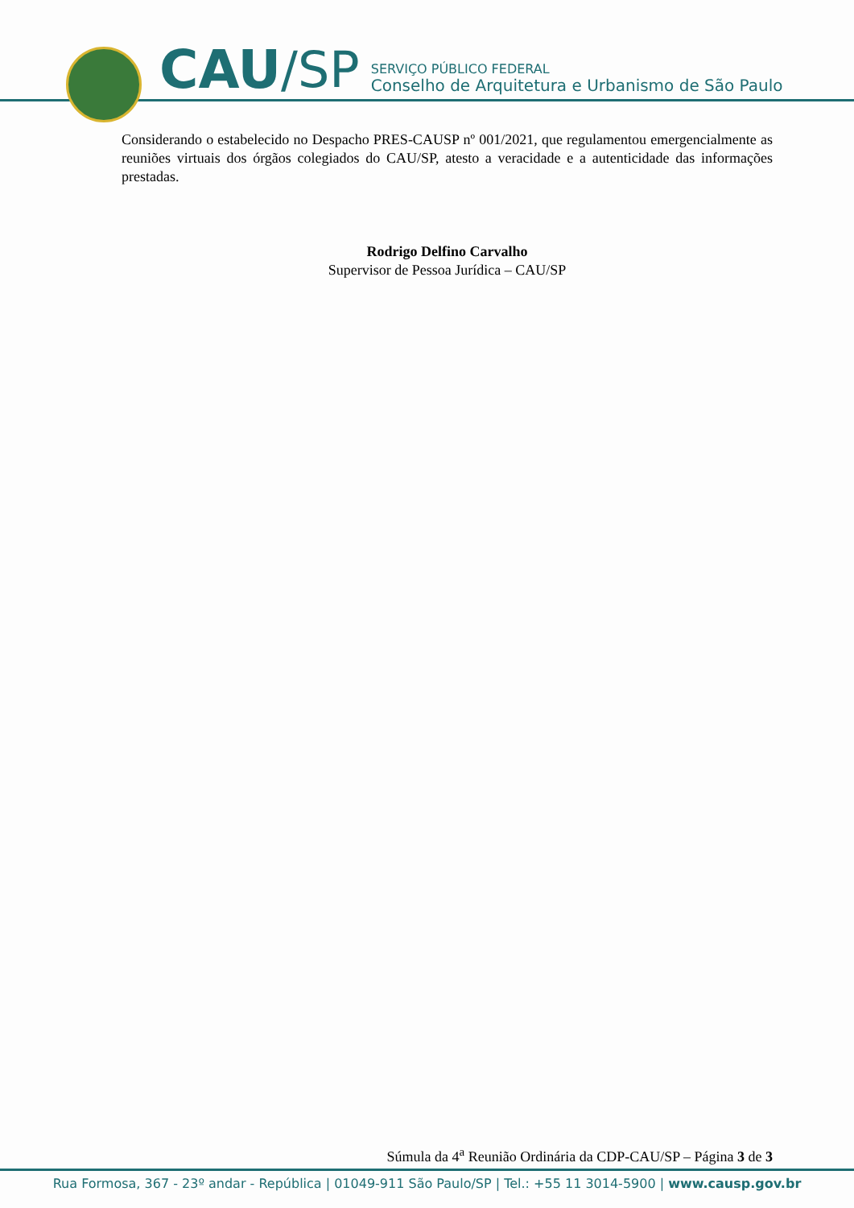CAU /SP
SERVIÇO PÚBLICO FEDERAL
Conselho de Arquitetura e Urbanismo de São Paulo
Considerando o estabelecido no Despacho PRES-CAUSP nº 001/2021, que regulamentou emergencialmente as reuniões virtuais dos órgãos colegiados do CAU/SP, atesto a veracidade e a autenticidade das informações prestadas.
Rodrigo Delfino Carvalho
Supervisor de Pessoa Jurídica – CAU/SP
Súmula da 4<sup>a</sup> Reunião Ordinária da CDP-CAU/SP – Página 3 de 3
Rua Formosa, 367 - 23º andar - República | 01049-911 São Paulo/SP | Tel.: +55 11 3014-5900 | www.causp.gov.br